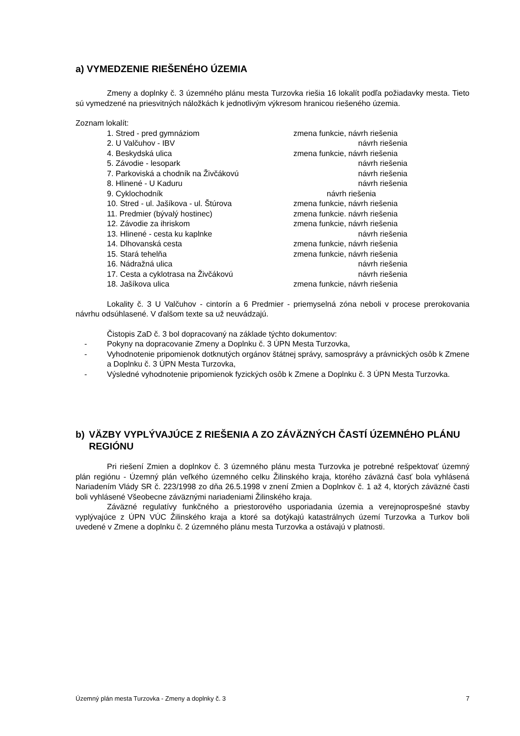a) VYMEDZENIE RIEŠENÉHO ÚZEMIA
Zmeny a doplnky č. 3 územného plánu mesta Turzovka riešia 16 lokalít podľa požiadavky mesta. Tieto sú vymedzené na priesvitných náložkách k jednotlivým výkresom hranicou riešeného územia.
Zoznam lokalít:
1. Stred - pred gymnáziom zmena funkcie, návrh riešenia
2. U Valčuhov - IBV návrh riešenia
4. Beskydská ulica zmena funkcie, návrh riešenia
5. Závodie - lesopark návrh riešenia
7. Parkoviská a chodník na Živčákovú návrh riešenia
8. Hlinené - U Kaduru návrh riešenia
9. Cyklochodník návrh riešenia
10. Stred - ul. Jašíkova - ul. Štúrova zmena funkcie, návrh riešenia
11. Predmier (bývalý hostinec) zmena funkcie. návrh riešenia
12. Závodie za ihriskom zmena funkcie, návrh riešenia
13. Hlinené - cesta ku kaplnke návrh riešenia
14. Dlhovanská cesta zmena funkcie, návrh riešenia
15. Stará tehelňa zmena funkcie, návrh riešenia
16. Nádražná ulica návrh riešenia
17. Cesta a cyklotrasa na Živčákovú návrh riešenia
18. Jašíkova ulica zmena funkcie, návrh riešenia
Lokality č. 3 U Valčuhov - cintorín a 6 Predmier - priemyselná zóna neboli v procese prerokovania návrhu odsúhlasené. V ďalšom texte sa už neuvádzajú.
Čistopis ZaD č. 3 bol dopracovaný na základe týchto dokumentov:
- Pokyny na dopracovanie Zmeny a Doplnku č. 3 ÚPN Mesta Turzovka,
- Vyhodnotenie pripomienok dotknutých orgánov štátnej správy, samosprávy a právnických osôb k Zmene a Doplnku č. 3 ÚPN Mesta Turzovka,
- Výsledné vyhodnotenie pripomienok fyzických osôb k Zmene a Doplnku č. 3 ÚPN Mesta Turzovka.
b) VÄZBY VYPLÝVAJÚCE Z RIEŠENIA A ZO ZÁVÄZNÝCH ČASTÍ ÚZEMNÉHO PLÁNU REGIÓNU
Pri riešení Zmien a doplnkov č. 3 územného plánu mesta Turzovka je potrebné rešpektovať územný plán regiónu - Územný plán veľkého územného celku Žilinského kraja, ktorého záväzná časť bola vyhlásená Nariadením Vlády SR č. 223/1998 zo dňa 26.5.1998 v znení Zmien a Doplnkov č. 1 až 4, ktorých záväzné časti boli vyhlásené Všeobecne záväznými nariadeniami Žilinského kraja.
Záväzné regulatívy funkčného a priestorového usporiadania územia a verejnoprospešné stavby vyplývajúce z ÚPN VÚC Žilinského kraja a ktoré sa dotýkajú katastrálnych území Turzovka a Turkov boli uvedené v Zmene a doplnku č. 2 územného plánu mesta Turzovka a ostávajú v platnosti.
Územný plán mesta Turzovka - Zmeny a doplnky č. 3 7